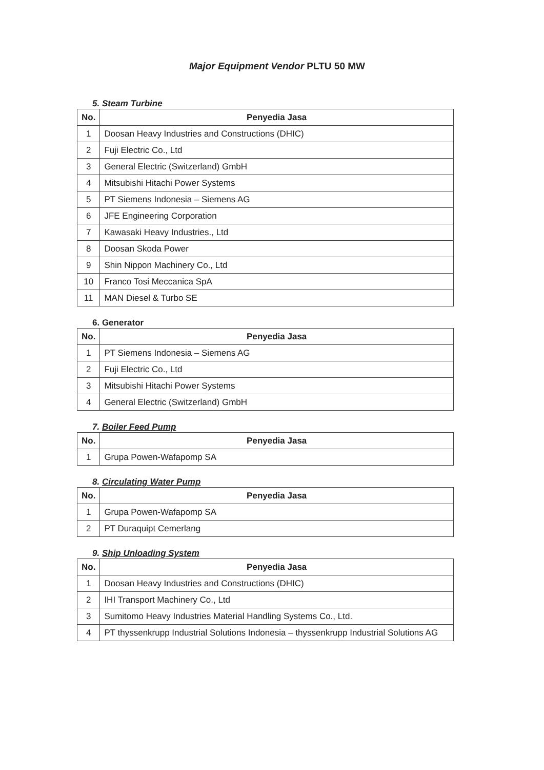Major Equipment Vendor PLTU 50 MW
5. Steam Turbine
| No. | Penyedia Jasa |
| --- | --- |
| 1 | Doosan Heavy Industries and Constructions (DHIC) |
| 2 | Fuji Electric Co., Ltd |
| 3 | General Electric (Switzerland) GmbH |
| 4 | Mitsubishi Hitachi Power Systems |
| 5 | PT Siemens Indonesia – Siemens AG |
| 6 | JFE Engineering Corporation |
| 7 | Kawasaki Heavy Industries., Ltd |
| 8 | Doosan Skoda Power |
| 9 | Shin Nippon Machinery Co., Ltd |
| 10 | Franco Tosi Meccanica SpA |
| 11 | MAN Diesel & Turbo SE |
6. Generator
| No. | Penyedia Jasa |
| --- | --- |
| 1 | PT Siemens Indonesia – Siemens AG |
| 2 | Fuji Electric Co., Ltd |
| 3 | Mitsubishi Hitachi Power Systems |
| 4 | General Electric (Switzerland) GmbH |
7. Boiler Feed Pump
| No. | Penyedia Jasa |
| --- | --- |
| 1 | Grupa Powen-Wafapomp SA |
8. Circulating Water Pump
| No. | Penyedia Jasa |
| --- | --- |
| 1 | Grupa Powen-Wafapomp SA |
| 2 | PT Duraquipt Cemerlang |
9. Ship Unloading System
| No. | Penyedia Jasa |
| --- | --- |
| 1 | Doosan Heavy Industries and Constructions (DHIC) |
| 2 | IHI Transport Machinery Co., Ltd |
| 3 | Sumitomo Heavy Industries Material Handling Systems Co., Ltd. |
| 4 | PT thyssenkrupp Industrial Solutions Indonesia – thyssenkrupp Industrial Solutions AG |